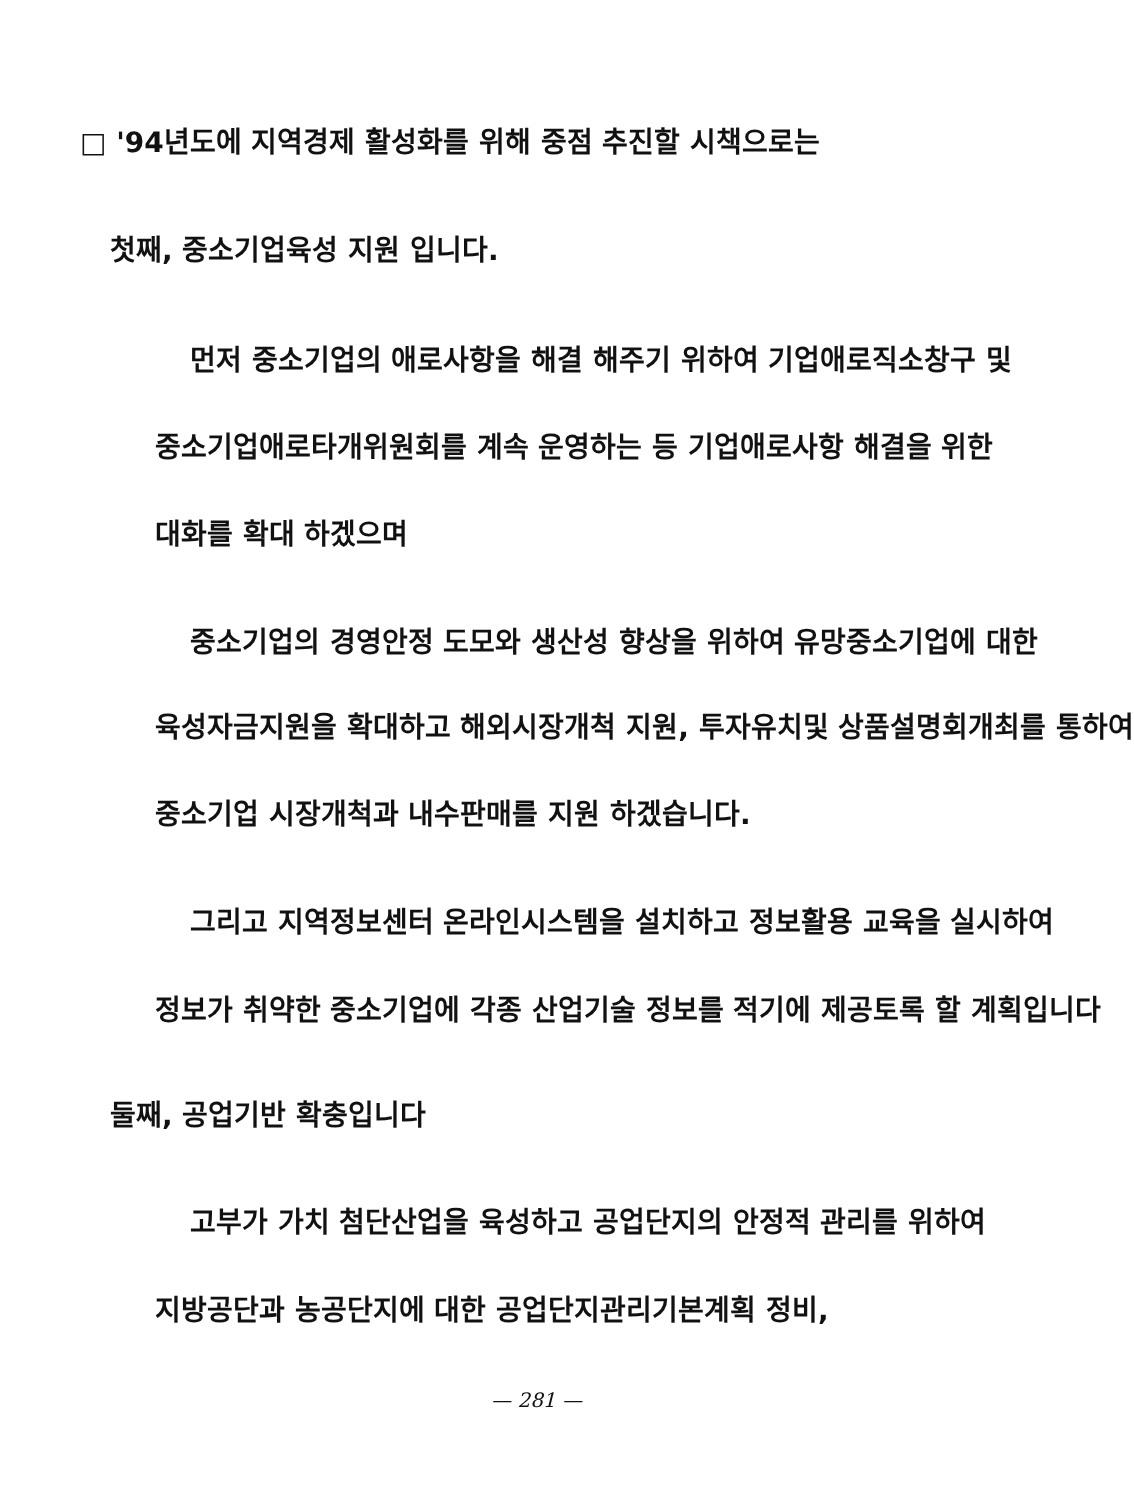□ '94년도에 지역경제 활성화를 위해 중점 추진할 시책으로는
첫째, 중소기업육성 지원 입니다.
먼저 중소기업의 애로사항을 해결 해주기 위하여 기업애로직소창구 및
중소기업애로타개위원회를 계속 운영하는 등 기업애로사항 해결을 위한
대화를 확대 하겠으며
중소기업의 경영안정 도모와 생산성 향상을 위하여 유망중소기업에 대한
육성자금지원을 확대하고 해외시장개척 지원, 투자유치및 상품설명회개최를 통하여
중소기업 시장개척과 내수판매를 지원 하겠습니다.
그리고 지역정보센터 온라인시스템을 설치하고 정보활용 교육을 실시하여
정보가 취약한 중소기업에 각종 산업기술 정보를 적기에 제공토록 할 계획입니다
둘째, 공업기반 확충입니다
고부가 가치 첨단산업을 육성하고 공업단지의 안정적 관리를 위하여
지방공단과 농공단지에 대한 공업단지관리기본계획 정비,
— 281 —